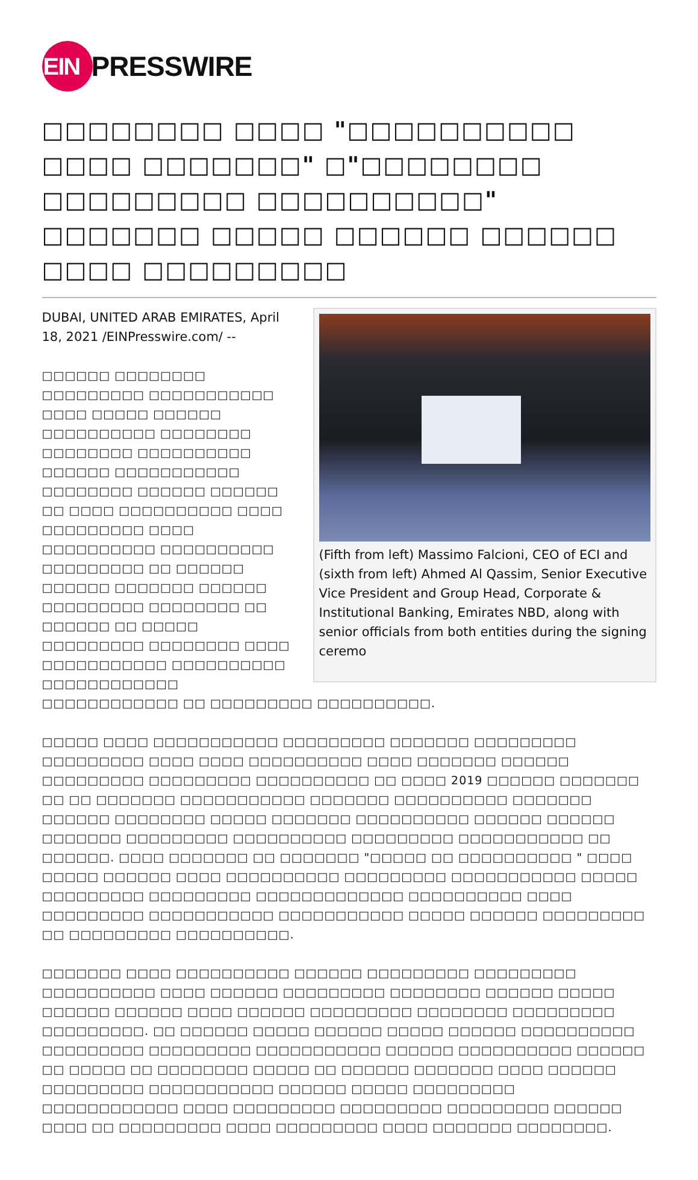EIN
PRESSWIRE
□□□□□□□□ □□□□ "□□□□□□□□□□ □□□□ □□□□□□□" □"□□□□□□□□ □□□□□□□□□ □□□□□□□□□□" □□□□□□□ □□□□□ □□□□□□ □□□□□□ □□□□ □□□□□□□□□
(Fifth from left) Massimo Falcioni, CEO of ECI and (sixth from left) Ahmed Al Qassim, Senior Executive Vice President and Group Head, Corporate & Institutional Banking, Emirates NBD, along with senior officials from both entities during the signing ceremo
DUBAI, UNITED ARAB EMIRATES, April 18, 2021 /EINPresswire.com/ --
□□□□□□ □□□□□□□□ □□□□□□□□□ □□□□□□□□□□□ □□□□ □□□□□ □□□□□□ □□□□□□□□□□ □□□□□□□□ □□□□□□□□ □□□□□□□□□□ □□□□□□ □□□□□□□□□□□ □□□□□□□□ □□□□□□ □□□□□□ □□ □□□□ □□□□□□□□□□ □□□□ □□□□□□□□□ □□□□ □□□□□□□□□□ □□□□□□□□□□ □□□□□□□□□ □□ □□□□□□ □□□□□□ □□□□□□□ □□□□□□ □□□□□□□□□ □□□□□□□□ □□ □□□□□□ □□ □□□□□ □□□□□□□□□ □□□□□□□□ □□□□ □□□□□□□□□□□ □□□□□□□□□□ □□□□□□□□□□□□ □□□□□□□□□□□□ □□ □□□□□□□□□ □□□□□□□□□□.
□□□□□ □□□□ □□□□□□□□□□□ □□□□□□□□□ □□□□□□□ □□□□□□□□□ □□□□□□□□□ □□□□ □□□□ □□□□□□□□□□ □□□□ □□□□□□□ □□□□□□ □□□□□□□□□ □□□□□□□□□ □□□□□□□□□□ □□ □□□□ 2019 □□□□□□ □□□□□□□ □□ □□ □□□□□□□ □□□□□□□□□□□ □□□□□□□ □□□□□□□□□□ □□□□□□□ □□□□□□ □□□□□□□□ □□□□□ □□□□□□□ □□□□□□□□□□ □□□□□□ □□□□□□ □□□□□□□ □□□□□□□□□ □□□□□□□□□□ □□□□□□□□□ □□□□□□□□□□□ □□ □□□□□□. □□□□ □□□□□□□ □□ □□□□□□□ "□□□□□ □□ □□□□□□□□□□ " □□□□ □□□□□ □□□□□□ □□□□ □□□□□□□□□□ □□□□□□□□□ □□□□□□□□□□□ □□□□□ □□□□□□□□□ □□□□□□□□□ □□□□□□□□□□□□□ □□□□□□□□□□ □□□□ □□□□□□□□□ □□□□□□□□□□□ □□□□□□□□□□□ □□□□□ □□□□□□ □□□□□□□□□ □□ □□□□□□□□□ □□□□□□□□□□.
□□□□□□□ □□□□ □□□□□□□□□□ □□□□□□ □□□□□□□□□ □□□□□□□□□ □□□□□□□□□□ □□□□ □□□□□□ □□□□□□□□□ □□□□□□□□ □□□□□□ □□□□□ □□□□□□ □□□□□□ □□□□ □□□□□□ □□□□□□□□□ □□□□□□□□ □□□□□□□□□ □□□□□□□□□. □□ □□□□□□ □□□□□ □□□□□□ □□□□□ □□□□□□ □□□□□□□□□□ □□□□□□□□□ □□□□□□□□□ □□□□□□□□□□□ □□□□□□ □□□□□□□□□□ □□□□□□ □□ □□□□□ □□ □□□□□□□□ □□□□□ □□ □□□□□□ □□□□□□□ □□□□ □□□□□□ □□□□□□□□□ □□□□□□□□□□□ □□□□□□ □□□□□ □□□□□□□□□ □□□□□□□□□□□□ □□□□ □□□□□□□□□ □□□□□□□□□ □□□□□□□□□ □□□□□□ □□□□ □□ □□□□□□□□□ □□□□ □□□□□□□□□ □□□□ □□□□□□□ □□□□□□□□.